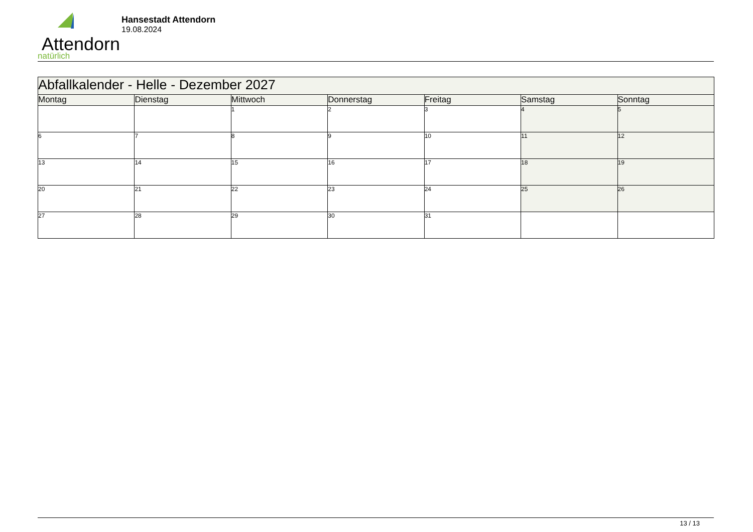Attendorn
natürlich
Hansestadt Attendorn
19.08.2024
| Abfallkalender - Helle - Dezember 2027 | | | | | | |
| Montag | Dienstag | Mittwoch | Donnerstag | Freitag | Samstag | Sonntag |
| | | 1 | 2 | 3 | 4 | 5 |
| 6 | 7 | 8 | 9 | 10 | 11 | 12 |
| 13 | 14 | 15 | 16 | 17 | 18 | 19 |
| 20 | 21 | 22 | 23 | 24 | 25 | 26 |
| 27 | 28 | 29 | 30 | 31 | | |
13 / 13